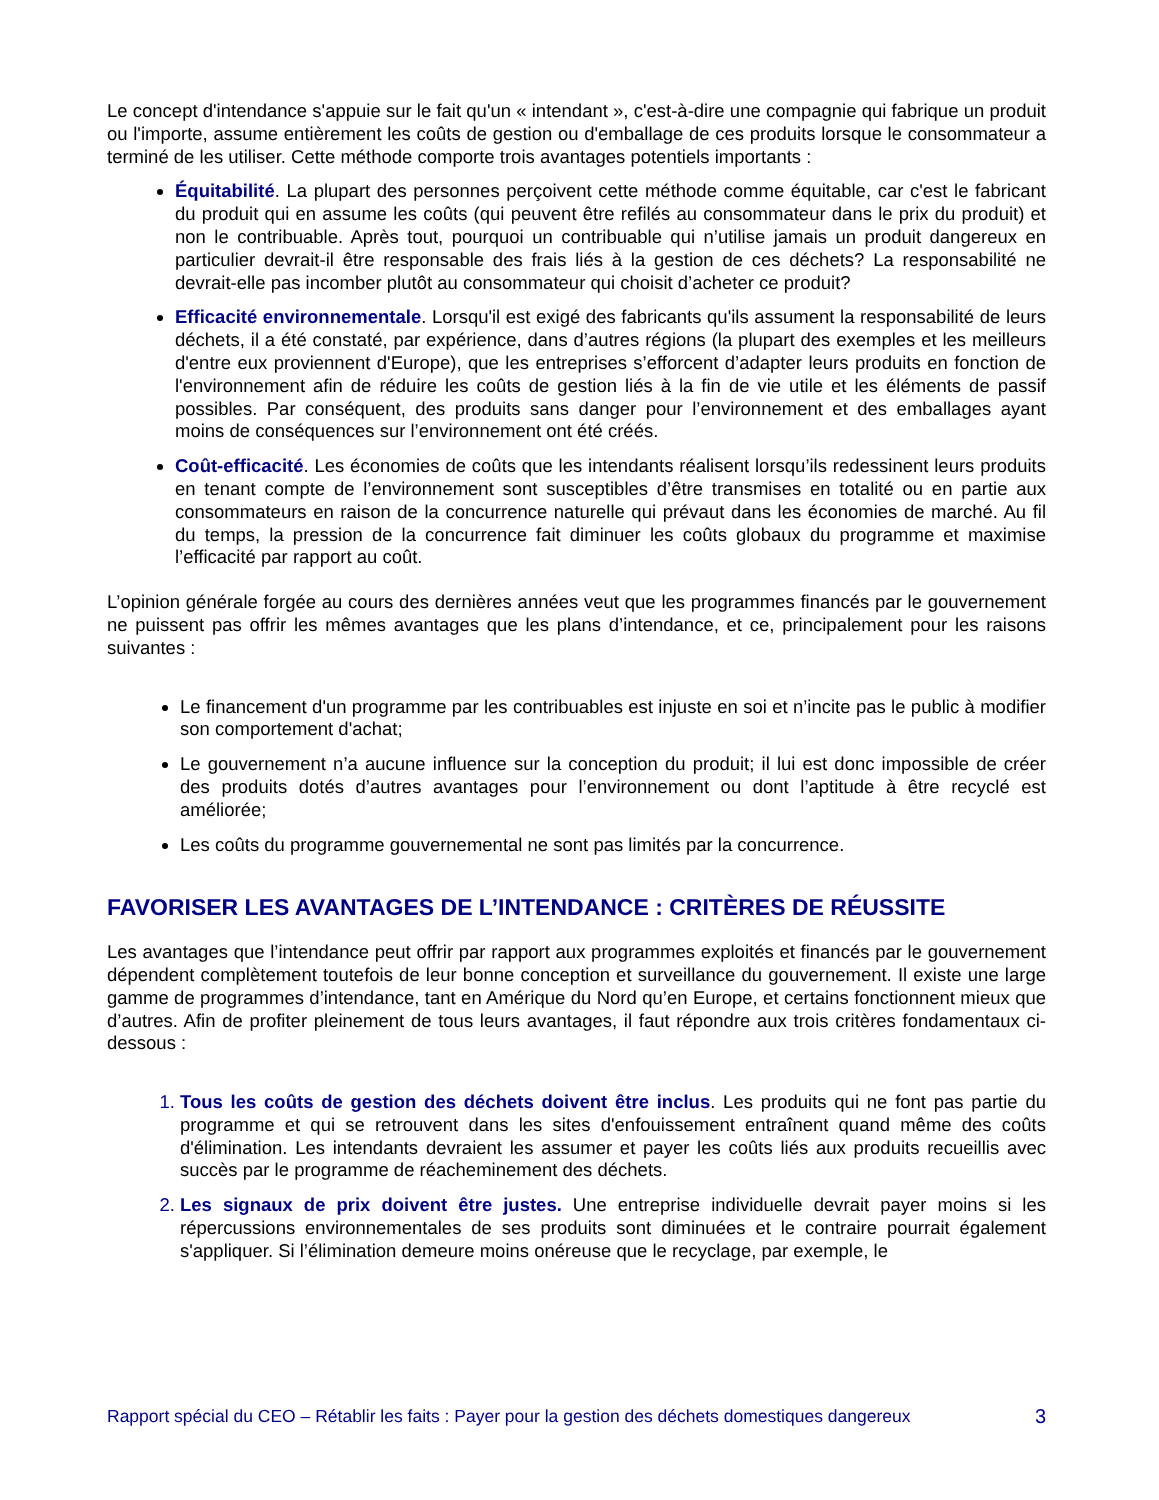Le concept d'intendance s'appuie sur le fait qu'un « intendant », c'est-à-dire une compagnie qui fabrique un produit ou l'importe, assume entièrement les coûts de gestion ou d'emballage de ces produits lorsque le consommateur a terminé de les utiliser. Cette méthode comporte trois avantages potentiels importants :
Équitabilité. La plupart des personnes perçoivent cette méthode comme équitable, car c'est le fabricant du produit qui en assume les coûts (qui peuvent être refilés au consommateur dans le prix du produit) et non le contribuable. Après tout, pourquoi un contribuable qui n’utilise jamais un produit dangereux en particulier devrait-il être responsable des frais liés à la gestion de ces déchets? La responsabilité ne devrait-elle pas incomber plutôt au consommateur qui choisit d’acheter ce produit?
Efficacité environnementale. Lorsqu'il est exigé des fabricants qu'ils assument la responsabilité de leurs déchets, il a été constaté, par expérience, dans d’autres régions (la plupart des exemples et les meilleurs d'entre eux proviennent d'Europe), que les entreprises s’efforcent d’adapter leurs produits en fonction de l'environnement afin de réduire les coûts de gestion liés à la fin de vie utile et les éléments de passif possibles. Par conséquent, des produits sans danger pour l’environnement et des emballages ayant moins de conséquences sur l’environnement ont été créés.
Coût-efficacité. Les économies de coûts que les intendants réalisent lorsqu’ils redessinent leurs produits en tenant compte de l’environnement sont susceptibles d’être transmises en totalité ou en partie aux consommateurs en raison de la concurrence naturelle qui prévaut dans les économies de marché. Au fil du temps, la pression de la concurrence fait diminuer les coûts globaux du programme et maximise l’efficacité par rapport au coût.
L’opinion générale forgée au cours des dernières années veut que les programmes financés par le gouvernement ne puissent pas offrir les mêmes avantages que les plans d’intendance, et ce, principalement pour les raisons suivantes :
Le financement d'un programme par les contribuables est injuste en soi et n’incite pas le public à modifier son comportement d'achat;
Le gouvernement n’a aucune influence sur la conception du produit; il lui est donc impossible de créer des produits dotés d’autres avantages pour l’environnement ou dont l’aptitude à être recyclé est améliorée;
Les coûts du programme gouvernemental ne sont pas limités par la concurrence.
FAVORISER LES AVANTAGES DE L’INTENDANCE : CRITÈRES DE RÉUSSITE
Les avantages que l’intendance peut offrir par rapport aux programmes exploités et financés par le gouvernement dépendent complètement toutefois de leur bonne conception et surveillance du gouvernement. Il existe une large gamme de programmes d’intendance, tant en Amérique du Nord qu’en Europe, et certains fonctionnent mieux que d’autres. Afin de profiter pleinement de tous leurs avantages, il faut répondre aux trois critères fondamentaux ci-dessous :
Tous les coûts de gestion des déchets doivent être inclus. Les produits qui ne font pas partie du programme et qui se retrouvent dans les sites d'enfouissement entraînent quand même des coûts d'élimination. Les intendants devraient les assumer et payer les coûts liés aux produits recueillis avec succès par le programme de réacheminement des déchets.
Les signaux de prix doivent être justes. Une entreprise individuelle devrait payer moins si les répercussions environnementales de ses produits sont diminuées et le contraire pourrait également s'appliquer. Si l’élimination demeure moins onéreuse que le recyclage, par exemple, le
Rapport spécial du CEO – Rétablir les faits : Payer pour la gestion des déchets domestiques dangereux 3